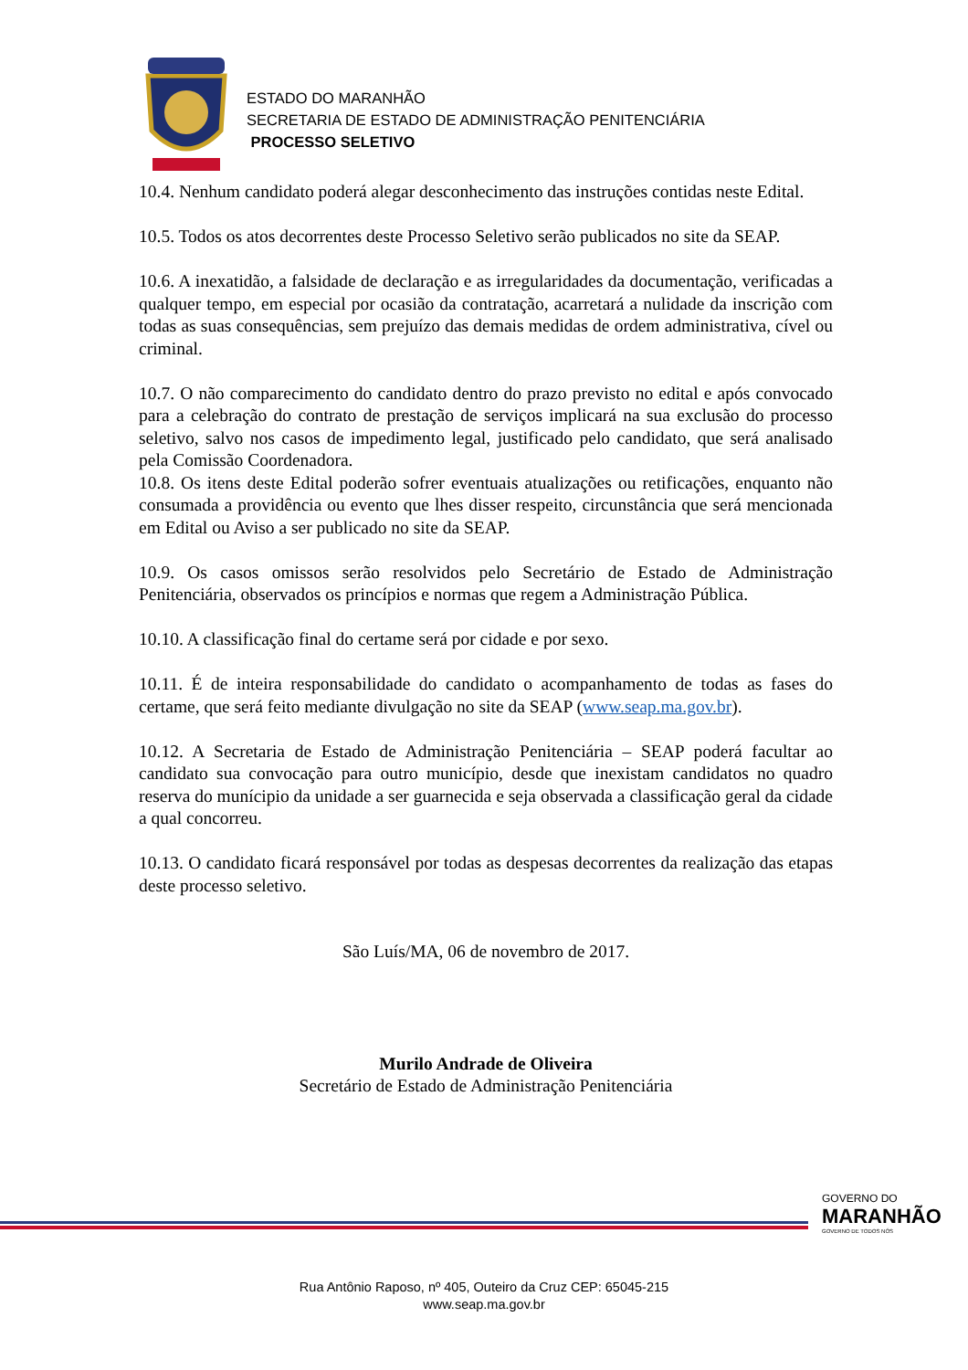ESTADO DO MARANHÃO
SECRETARIA DE ESTADO DE ADMINISTRAÇÃO PENITENCIÁRIA
PROCESSO SELETIVO
10.4. Nenhum candidato poderá alegar desconhecimento das instruções contidas neste Edital.
10.5. Todos os atos decorrentes deste Processo Seletivo serão publicados no site da SEAP.
10.6. A inexatidão, a falsidade de declaração e as irregularidades da documentação, verificadas a qualquer tempo, em especial por ocasião da contratação, acarretará a nulidade da inscrição com todas as suas consequências, sem prejuízo das demais medidas de ordem administrativa, cível ou criminal.
10.7. O não comparecimento do candidato dentro do prazo previsto no edital e após convocado para a celebração do contrato de prestação de serviços implicará na sua exclusão do processo seletivo, salvo nos casos de impedimento legal, justificado pelo candidato, que será analisado pela Comissão Coordenadora.
10.8. Os itens deste Edital poderão sofrer eventuais atualizações ou retificações, enquanto não consumada a providência ou evento que lhes disser respeito, circunstância que será mencionada em Edital ou Aviso a ser publicado no site da SEAP.
10.9. Os casos omissos serão resolvidos pelo Secretário de Estado de Administração Penitenciária, observados os princípios e normas que regem a Administração Pública.
10.10. A classificação final do certame será por cidade e por sexo.
10.11. É de inteira responsabilidade do candidato o acompanhamento de todas as fases do certame, que será feito mediante divulgação no site da SEAP (www.seap.ma.gov.br).
10.12. A Secretaria de Estado de Administração Penitenciária – SEAP poderá facultar ao candidato sua convocação para outro município, desde que inexistam candidatos no quadro reserva do munícipio da unidade a ser guarnecida e seja observada a classificação geral da cidade a qual concorreu.
10.13. O candidato ficará responsável por todas as despesas decorrentes da realização das etapas deste processo seletivo.
São Luís/MA, 06 de novembro de 2017.
Murilo Andrade de Oliveira
Secretário de Estado de Administração Penitenciária
GOVERNO DO
MARANHÃO
GOVERNO DE TODOS NÓS
Rua Antônio Raposo, nº 405, Outeiro da Cruz CEP: 65045-215
www.seap.ma.gov.br